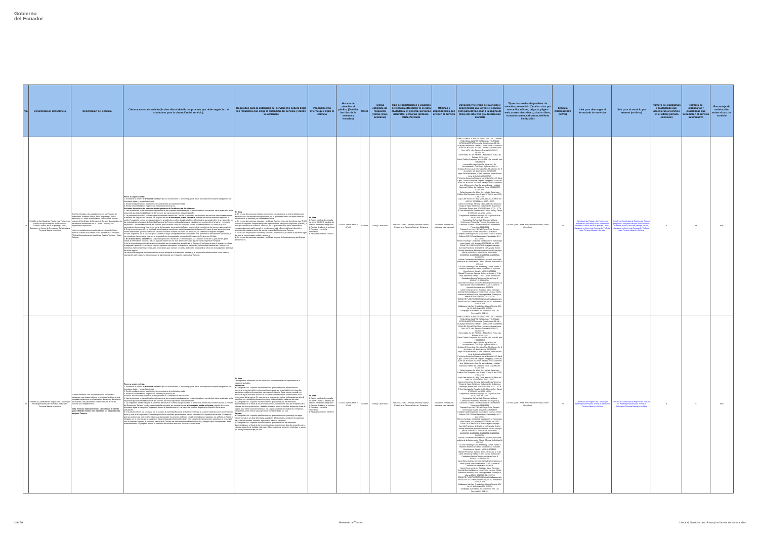Gobierno
del Ecuador
| No. | Denominación del servicio | Descripción del servicio | Cómo acceder al servicio (Se describe el detalle del proceso que debe seguir la o el ciudadano para la obtención del servicio). | Requisitos para la obtención del servicio (Se deberá listar los requisitos que exige la obtención del servicio y donde se obtienen) | Procedimiento interno que sigue el servicio | Horario de atención al público (Detallar los días de la semana y horarios) | Costo | Tiempo estimado de respuesta (Horas, Días, Semanas) | Tipo de beneficiarios o usuarios del servicio (Describir si es para ciudadanía en general, personas naturales, personas jurídicas, ONG, Personal | Oficinas y dependencias que ofrecen el servicio | Dirección y teléfono de la oficina y dependencia que ofrece el servicio (link para direccionar a la página de inicio del sitio web y/o descripción manual) | Tipos de canales disponibles de atención presencial: (Detallar si es por ventanilla, oficina, brigada, página web, correo electrónico, chat en línea, contacto center, cal center, teléfono institución) | Servicio Automatizado (Si/No) | Link para descargar el formulario de servicios | Link para el servicio por internet (en línea) | Número de ciudadanos / ciudadanas que accedieron al servicio en el último período (mensual) | Número de ciudadanos / ciudadanas que accedieron al servicio acumulativo | Porcentaje de satisfacción sobre el uso del servicio |
| --- | --- | --- | --- | --- | --- | --- | --- | --- | --- | --- | --- | --- | --- | --- | --- | --- | --- | --- |
| 19 | Emisión de Certificado de Registro de Turismo por primera vez para Parques de Atracciones Estables, Bolera, Pista de patinaje, Terma, Balneario; o, Centro de Recreación Turística para Persona Natural o Jurídica | Trámite orientado a los establecimientos de Parques de Atracciones Estables, Bolera, Pista de patinaje, Terma, Balneario; o, Centro de Recreación Turística que deseen obtener el Certificado de Registro de Turismo de acuerdo a los parámetros establecidos en la Ley de Turismo y sus reglamentos específicos. Nota: Los establecimientos ubicados en el cantón Quito, deberán realizar este trámite en las oficinas de la Empresa Pública Metropolitana de Gestión de Destino Turístico - Quito Turismo. | Pasos a seguir en línea: 1. Acceder a la opción "Ir al trámite en línea" que se encuentra en la presente página, llenar los respectivos campos obligatorios del formulario digital; y enviar la solicitud. 2. Recibir mediante correo electrónico, el comprobante de solicitud enviada. 3. Recibir el Certificado de Registro de Turismo por primera vez. Acciones de verificación posterior al otorgamiento de Certificado de Acreditación: 1. Las acciones de verificación del cumplimiento de los requisitos declarados por el administrado en su solicitud, serán realizadas en la inspección por la Autoridad Nacional de Turismo, de manera posterior a la acreditación. 2. La primera inspección a realizarse por la Autoridad Nacional de Turismo se ejecutará en el término de sesenta días contados desde la emisión del Registro de Turismo, sin perjuicio de que el interesado pueda solicitarla a través del mismo formulario digital en la opción "Inspección expost al establecimiento" o a través de un oficio dirigido a la Dirección Zonal de su jurisdicción. Si la inspección no fue solicitada por el usuario, la Autoridad Nacional de Turismo notificará al usuario mediante correo electrónico la fecha y hora de la inspección. La Autoridad Nacional de Turismo, podrá realizar cualquier acción de control al establecimiento. En caso de que se incumpla con la normativa vigente por parte del prestador de servicios turísticos se procederá con el inicio del proceso sancionatorio. 3. En la primera inspección se verificará que el usuario cumpla con todos los requisitos declarados. En caso de que las acciones de control determinen que el prestador de servicios turísticos cumple con todos los requisitos, se ratificará el Registro otorgado. En esta inspección, en el caso de que el usuario no haya consignado información veraz, o no presente los documentos requeridos, o no cumpla con la normativa vigente, se procederá con la suspensión temporal del Registro de Turismo por 30 días. 4. El usuario deberá solicitar una segunda inspección a través de un oficio dirigido a la Dirección Zonal de su jurisdicción, para validar la información requerida para el registro durante los 30 días término contados a partir de la suspensión temporal. Si en la segunda inspección el usuario ha cumplido con los requisitos, se ratificará el Registro. En el caso de que el usuario no solicite la segunda inspección o no cumpla con los requisitos incumplidos en la primera inspección, la Autoridad Nacional de Turismo o los Gobiernos Autónomos Descentralizados municipales que cuenten con dicha atribución, procederá de oficio con la suspensión definitiva de dicho registro. La suspensión temporal tiene como efecto el cese temporal de la actividad turística; y, la suspensión definitiva tiene como efecto la inactivación del registro turístico otorgado al administrado en el Catastro Nacional de Turismo. | En línea: a) En el caso de personas jurídicas, documento constitutivo de la misma debidamente aprobada por la autoridad correspondiente, en la que conste como su objeto social el desarrollo de la actividad y/o modalidad turística; b) En el caso de personas naturales y jurídicas, Registro Único de Contribuyentes (RUC), número de Régimen Simplificado para Emprendedores y Negocios Populares (RIMPE), u otro que determine la Autoridad Tributaria, en la que consten los datos informativos correspondientes a razón social, el nombre comercial, número del local, dirección y actividad del establecimiento del que se obtendrá el Registro de Turismo; c) En el caso de personas naturales y jurídicas, documento que habilite la situación legal del local si es arrendado, cedido o propio; y, d) En el caso de personas naturales y jurídicas, permiso de funcionamiento del Cuerpo de Bomberos. | En línea: 1. Recibir notificación a través del portal GOB.EC, bandeja de trámites pendientes/asignados 2. Revisar detalle de la solicitud 3. Preparar y remitir la información 4. Finalizar trámite en GOB.EC | Lunes a viernes 8h15 a 17h18 | Gratuito | 5 Día(s) Laborables | Persona Jurídica - Privada, Persona Natural - Ecuatoriana, Persona Natural - Extranjera | Se atiende en todas las oficinas a nivel nacional | DIRECCIONES ZONALES MINISTERIO DE TURISMO PROVINCIA CANTÓN DIRECCIÓN TELÉFONO OFICINA MATRIZ Pichincha Quito Briceño E1-24 y Guayaquil referencia Edificio "La Licuadora" 023999333 ZONA DE PLANIFICACIÓN 1 Imbabura Ibarra Sucre Nro. 14-72 y Av. Teodoro Gómez 062958547; 062958759 Esmeraldas Av. del Pacífico – Malecón de Playa Las Palmas 062011446 Carchi Tulcán Guayaquil Nro. 39-008 y Av. Manabí, piso 2 062960046 Sucumbíos Lago Agrio Av. Aguarico y Av. Circunvalación, CAC Lago Agrio 062991914 Orellana El Coca Juan Montalvo Nro. 58-10 entre Av. 9 de octubre y 6 de diciembre 062881583 Napo Tena Rocafuerte y Juan Montalvo, junto al Hotel Joya de la Selva 062886536 Pichincha Cayambe Panamericana Norte Km 0.5 vía al Cajas, Centro Comercial Nápoles Shopping 022185249 ZONA DE PLANIFICACIÓN 6 Azuay Cuenca Dirección: Ave. México entre Ave. De las Américas y Unidad Nacional, Edificio del Gobierno Zonal 6 072887255 072887089 Cañar Azogues Av. 16 de Abril y Calle Babahoyo. Edificio CAC Azogues. 2do. Piso 073706016 ext. 2795, 2796, 2798 Loja Calle Sucre 191-31 y Quito, esquina. Edificio del INPC 07 2572964 ext. 2760 – 2770 Zamora Chinchipe Zamora Calle José Luis Tamayo y Diego de Vaca. Edificio de Gobernación de Zamora Chinchipe, Primer piso 072606466 ext. 2775 – 2778 El Oro Machala Av. Rocafuerte 07-22 e/ Junín y Tarqui 072968480 ext. 2782 – 2784 Tungurahua Ambato Guayaquil 01-18 y Rocafuerte 032821800 ext. 2350 Tungurahua Baños Calle Thomas Halflants Chimborazo Riobamba Primera Constituyente y Carabobo. Edificio GAD Provincial de Chimborazo. Primer piso 032946682 Pastaza Puyo Km. 2 1/2 vía Puyo-Tena, Campus Universidad Estatal Amazónica 032894655 Cotopaxi Latacunga Calle Marqués de Maenza y Quito, Edificio CAC El Rosal Latacunga, Planta baja, Of. 3 033730594 Morona Santiago Ciudad de Macas Antonio Samaniego entre Soasti y 24 de mayo 072701480 ext. 2730 ZONA DE PLANIFICACIÓN 8 Guayas Guayaquil Avenida Francisco de Orellana 1805 y calle Justino Cornejo referencia; Edificio Gobierno Zonal Guayaquil piso 8 042068565, 042068519, 042068496, 042068562, 042068613, 042068501, 042068522, 042068563 Bolívar Guaranda García Moreno y Sucre; referencia edificio de la Gobernación Oficina Técnica de Bolívar 03 2551249 Los ríos Babahoyo Cdla. El Mamey, Calles Twinza Y Malecón referencia Edificio Ministerio De Inclusión Económica Y Social – MIES 05 2739322 Manabí Portoviejo Avenida de los nardos s/n y 15 de abril; referencia Edificio C.A.C. Centro de Atención Ciudadana Oficina Técnica de Manabí piso 3 053043711; 053043734 Santa Elena Salinas Avenida Carlos Espinoza Larrea y calle Quinta; referencia Edificio C.A.C. Centro de Atención Ciudadana 04 3728904 Santo Domingo de los Tsáchilas Santo Domingo Avenida Esmeraldas y Avenida Emilio Lorenzo Sthele; referencia Edificio Santo Domingo Plaza. Tercer piso, oficina 301 02 2745727, 02 2745726 ZONA DE PLANIFICACIÓN INSULAR Galápagos Isla Santa Cruz Av. Charles Darwin 390, Av. 12 de Febrero 052 526 174 Galápagos Isla San Cristóbal Av. Alsacio Northia S/N, Av. 12 de Febrero 052 520 704 Galápagos Isla Isabela Av. Antonio Gil S/N, Los Petreles 052 529 132 | En línea (Sitio / Portal Web / Aplicación web) Correo electrónico | Si | Certificado de Registro de Turismo por primera vez para Parques de Atracciones Estatales, Bolera, Pista de patinaje, Terma, Balneario; o, Centro de Recreación Turística para Persona Natural o Jurídica | Emisión de Certificado de Registro de Turismo por primera vez para Parques de Atracciones Estables, Bolera, Pista de patinaje, Terma, Balneario; o, Centro de Recreación Turística para Persona Natural o Jurídica | 9 | 38 | 84% |
| 20 | Emisión de Certificado de Registro de Turismo por Recategorización para Termas o Balnearios Persona Natural o Jurídica | Trámite orientado a los establecimientos de termas o balnearios, que deseen obtener una categoría diferente a la otorgada inicialmente en el certificado de registro de turismo, de acuerdo a los parámetros establecidos en la Ley de Turismo y los Reglamentos. Nota: Solo los establecimientos ubicados en el cantón Quito deberán realizar este trámite en las dependencias de Quito Turismo. | Pasos a seguir en línea: 1. Acceder a la opción "Ir al trámite en línea" que se encuentra en la presente página, llenar los respectivos campos obligatorios del formulario digital; y enviar la solicitud. 2. Recibir mediante correo electrónico, el comprobante de solicitud enviada. 3. Recibir el Certificado de Registro de Turismo por primera vez. Acciones de verificación posterior al otorgamiento de Certificado de Acreditación: 1. Las acciones de verificación del cumplimiento de los requisitos declarados por el administrado en su solicitud, serán realizadas en la inspección por la Autoridad Nacional de Turismo, de manera posterior a la acreditación. 2. La inspección a realizarse por la Autoridad Nacional de Turismo se ejecutará en el término de treinta días contados desde la emisión del Registro de Turismo con la nueva categoría otorgada, sin perjuicio de que el interesado pueda solicitarla a través del mismo formulario digital en la opción "Inspección expost al establecimiento" o a través de un oficio dirigido a la Dirección Zonal de su jurisdicción. 3. Si la inspección no fue solicitada por el usuario, la Autoridad Nacional de Turismo notificará al usuario mediante correo electrónico la fecha y hora de la inspección. En esta inspección se verificará que el usuario cumpla con todos los requisitos declarados. En caso de que las acciones de control determinen que el prestador de servicios turísticos cumple con todos los requisitos, se ratificará el Registro otorgado; en el caso de que el usuario no haya consignado información veraz, o no presente los documentos requeridos, o no cumpla con la normativa vigente, la Autoridad Nacional de Turismo de oficio determinará la clasificación y categoría que corresponda a dicho establecimiento, sin perjuicio de que el prestador de servicios turísticos inicie un nuevo trámite. | En línea: Los requisitos solicitados son los detallados en la normativa correspondiente a la categoría aplicable: Balnearios: a) Categoría Uno.- Aquellos establecimientos que cuenten con infraestructura permanente de piscina(s), vestidores diferenciados, servicios higiénicos o baterías sanitarias, casilleros de seguridad para uso del visitante. Cada piscina contará con acceso al agua mediante escalera o escalones antideslizantes y señalización de la profundidad de la misma. En caso de tener más de un nivel de profundidad se deberá identificar con señalética plenamente visible e identificable a cada una de ellas. b) Categoría Dos.- Aquellos establecimientos que además de los elementos determinados en el literal a) del presente artículo, cuenten con área de recepción para clientes, servicio de alimentos y bebidas; áreas de picnic o canchas deportivas; área de juegos para niños; piscinas temáticas y/o juegos acuáticos (resbaladeras, toboganes, trampolines, entre otros); sauna y/o turco y/o hidromasaje y/o spa. Termas: a) Categoría Uno.- Aquellos establecimientos que cuenten con: piscina(s) con agua natural termal en un área delimitada, vestidores diferenciados, casilleros de seguridad para uso del visitante, servicios higiénicos o baterías sanitarias. b) Categoría Dos.- Aquellos establecimientos que además de los elementos determinados en el literal a) del presente artículo, cuenten con área de recepción para clientes, estación de bebidas calientes o frías; servicio de alimentos y bebidas; y, sauna y/o turco y/o hidromasaje y/o spa. | En línea: 1. Recibir notificación a través del portal GOB.EC, bandeja de trámites pendientes/asignados 2. Revisar detalle de la solicitud 3. Preparar y remitir la información 4. Finalizar trámite en GOB.EC | Lunes a viernes 8h15 a 17h19 | Gratuito | 5 Día(s) Laborables | Persona Jurídica - Privada, Persona Natural - Ecuatoriana, Persona Natural - Extranjera | Se atiende en todas las oficinas a nivel nacional | DIRECCIONES ZONALES MINISTERIO DE TURISMO PROVINCIA CANTÓN DIRECCIÓN TELÉFONO OFICINA MATRIZ Pichincha Quito Briceño E1-24 y Guayaquil referencia Edificio "La Licuadora" 023999333 ZONA DE PLANIFICACIÓN 1 Imbabura Ibarra Sucre Nro. 14-72 y Av. Teodoro Gómez 062958547; 062958759 Esmeraldas Av. del Pacífico – Malecón de Playa Las Palmas 062011446 Carchi Tulcán Guayaquil Nro. 39-008 y Av. Manabí, piso 2 062960046 Sucumbíos Lago Agrio Av. Aguarico y Av. Circunvalación, CAC Lago Agrio 062991914 Orellana El Coca Juan Montalvo Nro. 58-10 entre Av. 9 de octubre y 6 de diciembre 062881583 Napo Tena Rocafuerte y Juan Montalvo, junto al Hotel Joya de la Selva 062886536 Pichincha Cayambe Panamericana Norte Km 0.5 vía al Cajas, Centro Comercial Nápoles Shopping 022185249 ZONA DE PLANIFICACIÓN 6 Azuay Cuenca Dirección: Ave. México entre Ave. De las Américas y Unidad Nacional, Edificio del Gobierno Zonal 6 072887255 072887089 Cañar Azogues Av. 16 de Abril y Calle Babahoyo. Edificio CAC Azogues. 2do. Piso 073706016 ext. 2795, 2796, 2798 Loja Calle Sucre 191-31 y Quito, esquina. Edificio del INPC 07 2572964 ext. 2760 – 2770 Zamora Chinchipe Zamora Calle José Luis Tamayo y Diego de Vaca. Edificio de Gobernación de Zamora Chinchipe, Primer piso 072606466 ext. 2775 – 2778 El Oro Machala Av. Rocafuerte 07-22 e/ Junín y Tarqui 072968480 ext. 2782 – 2784 Tungurahua Ambato Guayaquil 01-18 y Rocafuerte 032821800 ext. 2350 Tungurahua Baños Calle Thomas Halflants Chimborazo Riobamba Primera Constituyente y Carabobo. Edificio GAD Provincial de Chimborazo. Primer piso 032946682 Pastaza Puyo Km. 2 1/2 vía Puyo-Tena, Campus Universidad Estatal Amazónica 032894655 Cotopaxi Latacunga Calle Marqués de Maenza y Quito, Edificio CAC El Rosal Latacunga, Planta baja, Of. 3 033730594 Morona Santiago Ciudad de Macas Antonio Samaniego entre Soasti y 24 de mayo 072701480 ext. 2730 ZONA DE PLANIFICACIÓN 8 Guayas Guayaquil Avenida Francisco de Orellana 1805 y calle Justino Cornejo referencia; Edificio Gobierno Zonal Guayaquil piso 8 042068565, 042068519, 042068496, 042068562, 042068613, 042068501, 042068522, 042068563 Bolívar Guaranda García Moreno y Sucre; referencia edificio de la Gobernación Oficina Técnica de Bolívar 03 2551249 Los ríos Babahoyo Cdla. El Mamey, Calles Twinza Y Malecón referencia Edificio Ministerio De Inclusión Económica Y Social – MIES 05 2739322 Manabí Portoviejo Avenida de los nardos s/n y 15 de abril; referencia Edificio C.A.C. Centro de Atención Ciudadana Oficina Técnica de Manabí piso 3 053043711; 053043734 Santa Elena Salinas Avenida Carlos Espinoza Larrea y calle Quinta; referencia Edificio C.A.C. Centro de Atención Ciudadana 04 3728904 Santo Domingo de los Tsáchilas Santo Domingo Avenida Esmeraldas y Avenida Emilio Lorenzo Sthele; referencia Edificio Santo Domingo Plaza. Tercer piso, oficina 301 02 2745727, 02 2745726 ZONA DE PLANIFICACIÓN INSULAR Galápagos Isla Santa Cruz Av. Charles Darwin 390, Av. 12 de Febrero 052 526 174 Galápagos Isla San Cristóbal Av. Alsacio Northia S/N, Av. 12 de Febrero 052 520 704 Galápagos Isla Isabela Av. Antonio Gil S/N, Los Petreles 052 529 132 | En línea (Sitio / Portal Web / Aplicación web) Correo electrónico | Si | Certificado de Registro de Turismo por Recategorización para Termas o Balnearios Persona Natural o Jurídica | Emisión de Certificado de Registro de Turismo por Recategorización para Termas o Balnearios Persona Natural o Jurídica | 3 | 6 | 84% |
11 de 36 Ministerio de Turismo Literal d) Servicios que ofrece y las formas de hacer a ellos